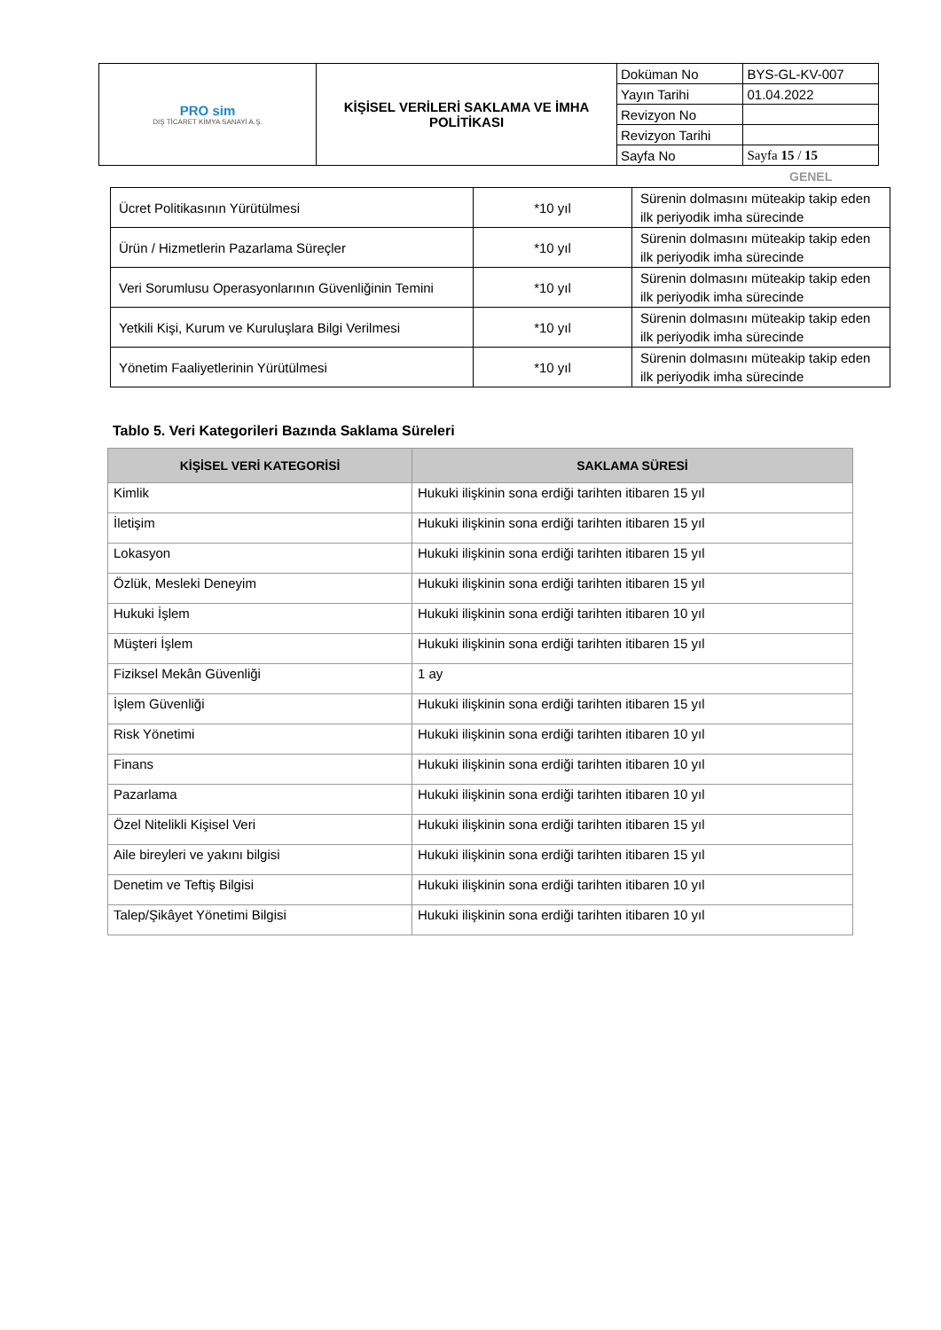| PRO sim DIŞ TİCARET KİMYA SANAYİ A.Ş. | KİŞİSEL VERİLERİ SAKLAMA VE İMHA POLİTİKASI | Doküman No | BYS-GL-KV-007 |
| | | Yayın Tarihi | 01.04.2022 |
| | | Revizyon No | |
| | | Revizyon Tarihi | |
| | | Sayfa No | Sayfa 15 / 15 |
GENEL
| Ücret Politikasının Yürütülmesi | *10 yıl | Sürenin dolmasını müteakip takip eden ilk periyodik imha sürecinde |
| Ürün / Hizmetlerin Pazarlama Süreçler | *10 yıl | Sürenin dolmasını müteakip takip eden ilk periyodik imha sürecinde |
| Veri Sorumlusu Operasyonlarının Güvenliğinin Temini | *10 yıl | Sürenin dolmasını müteakip takip eden ilk periyodik imha sürecinde |
| Yetkili Kişi, Kurum ve Kuruluşlara Bilgi Verilmesi | *10 yıl | Sürenin dolmasını müteakip takip eden ilk periyodik imha sürecinde |
| Yönetim Faaliyetlerinin Yürütülmesi | *10 yıl | Sürenin dolmasını müteakip takip eden ilk periyodik imha sürecinde |
Tablo 5. Veri Kategorileri Bazında Saklama Süreleri
| KİŞİSEL VERİ KATEGORİSİ | SAKLAMA SÜRESİ |
| --- | --- |
| Kimlik | Hukuki ilişkinin sona erdiği tarihten itibaren 15 yıl |
| İletişim | Hukuki ilişkinin sona erdiği tarihten itibaren 15 yıl |
| Lokasyon | Hukuki ilişkinin sona erdiği tarihten itibaren 15 yıl |
| Özlük, Mesleki Deneyim | Hukuki ilişkinin sona erdiği tarihten itibaren 15 yıl |
| Hukuki İşlem | Hukuki ilişkinin sona erdiği tarihten itibaren 10 yıl |
| Müşteri İşlem | Hukuki ilişkinin sona erdiği tarihten itibaren 15 yıl |
| Fiziksel Mekân Güvenliği | 1 ay |
| İşlem Güvenliği | Hukuki ilişkinin sona erdiği tarihten itibaren 15 yıl |
| Risk Yönetimi | Hukuki ilişkinin sona erdiği tarihten itibaren 10 yıl |
| Finans | Hukuki ilişkinin sona erdiği tarihten itibaren 10 yıl |
| Pazarlama | Hukuki ilişkinin sona erdiği tarihten itibaren 10 yıl |
| Özel Nitelikli Kişisel Veri | Hukuki ilişkinin sona erdiği tarihten itibaren 15 yıl |
| Aile bireyleri ve yakını bilgisi | Hukuki ilişkinin sona erdiği tarihten itibaren 15 yıl |
| Denetim ve Teftiş Bilgisi | Hukuki ilişkinin sona erdiği tarihten itibaren 10 yıl |
| Talep/Şikâyet Yönetimi Bilgisi | Hukuki ilişkinin sona erdiği tarihten itibaren 10 yıl |